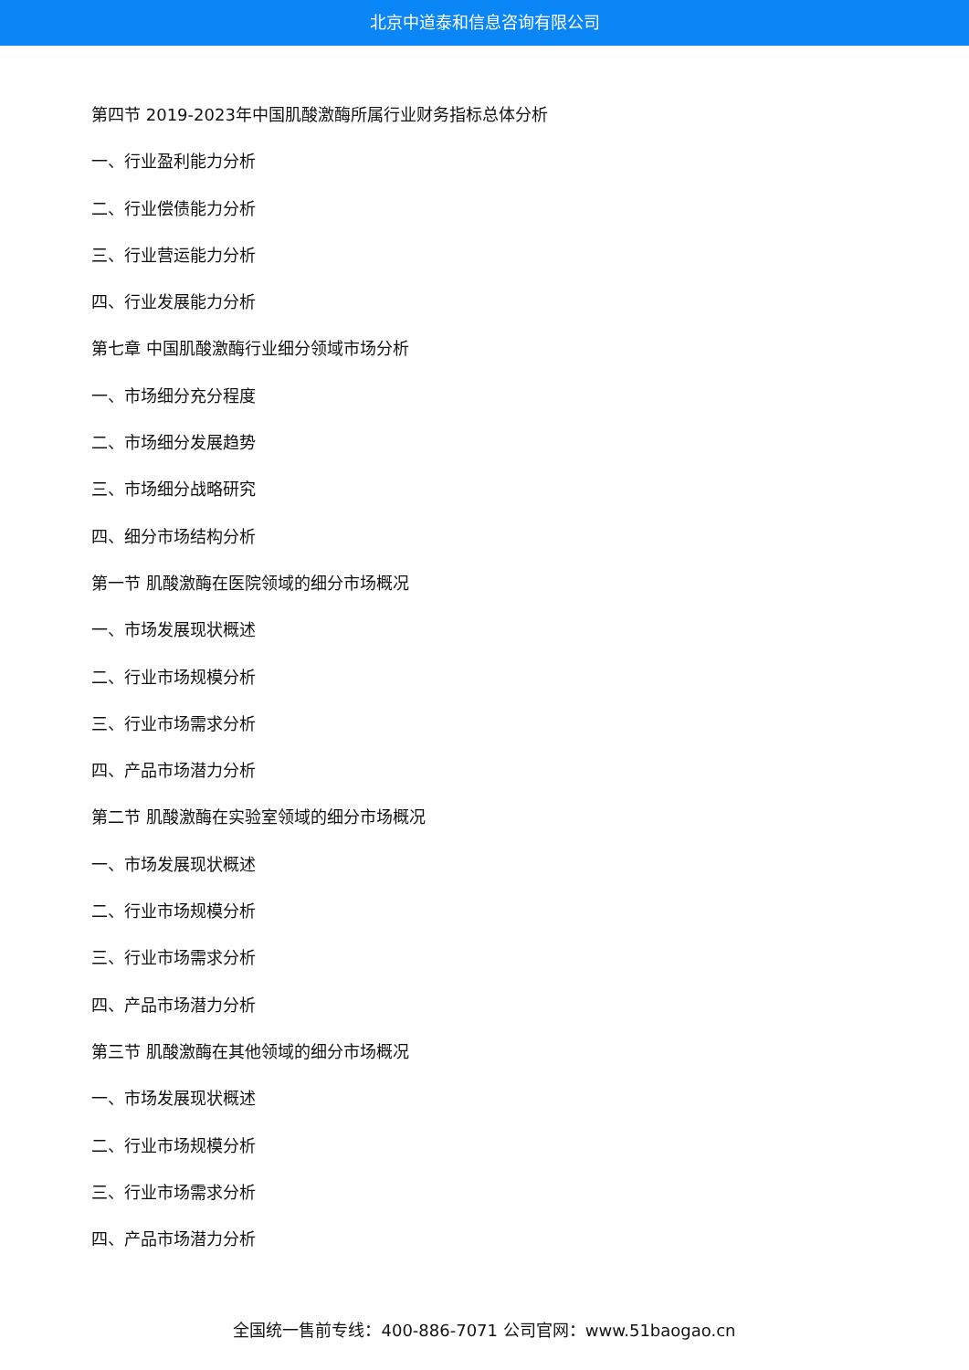北京中道泰和信息咨询有限公司
第四节 2019-2023年中国肌酸激酶所属行业财务指标总体分析
一、行业盈利能力分析
二、行业偿债能力分析
三、行业营运能力分析
四、行业发展能力分析
第七章 中国肌酸激酶行业细分领域市场分析
一、市场细分充分程度
二、市场细分发展趋势
三、市场细分战略研究
四、细分市场结构分析
第一节 肌酸激酶在医院领域的细分市场概况
一、市场发展现状概述
二、行业市场规模分析
三、行业市场需求分析
四、产品市场潜力分析
第二节 肌酸激酶在实验室领域的细分市场概况
一、市场发展现状概述
二、行业市场规模分析
三、行业市场需求分析
四、产品市场潜力分析
第三节 肌酸激酶在其他领域的细分市场概况
一、市场发展现状概述
二、行业市场规模分析
三、行业市场需求分析
四、产品市场潜力分析
全国统一售前专线：400-886-7071 公司官网：www.51baogao.cn